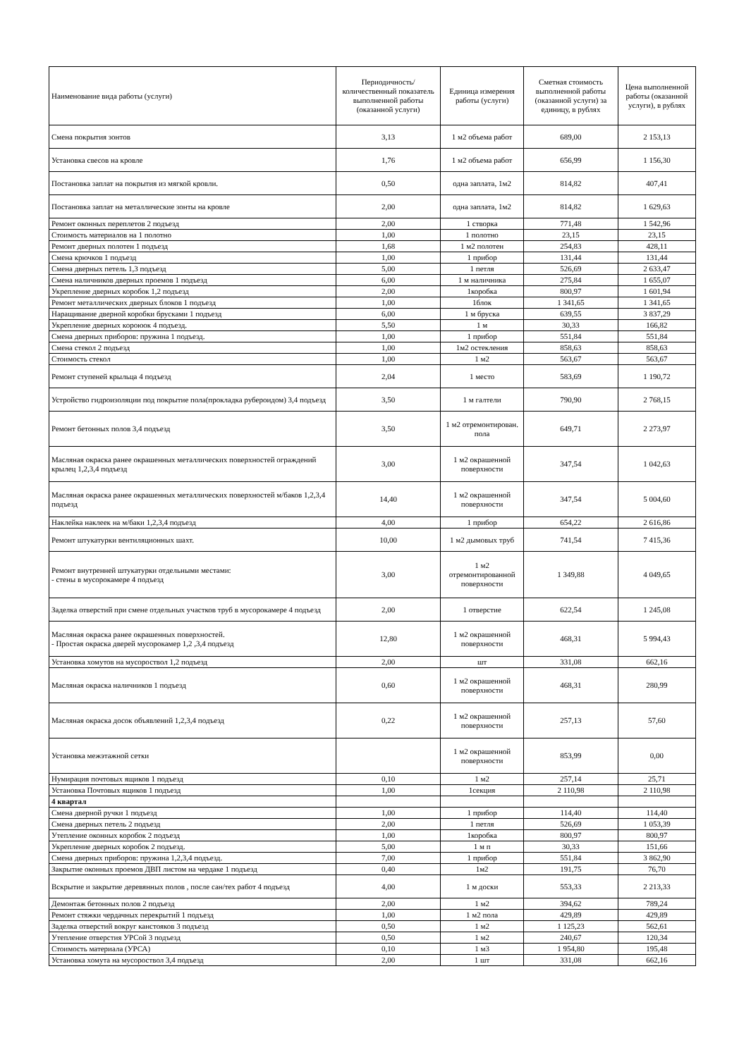| Наименование вида работы (услуги) | Периодичность/количественный показатель выполненной работы (оказанной услуги) | Единица измерения работы (услуги) | Сметная стоимость выполненной работы (оказанной услуги) за единицу, в рублях | Цена выполненной работы (оказанной услуги), в рублях |
| --- | --- | --- | --- | --- |
| Смена покрытия зонтов | 3,13 | 1 м2 объема работ | 689,00 | 2 153,13 |
| Установка свесов на кровле | 1,76 | 1 м2 объема работ | 656,99 | 1 156,30 |
| Постановка заплат на покрытия из мягкой кровли. | 0,50 | одна заплата, 1м2 | 814,82 | 407,41 |
| Постановка заплат на металлические зонты на кровле | 2,00 | одна заплата, 1м2 | 814,82 | 1 629,63 |
| Ремонт оконных переплетов 2 подъезд | 2,00 | 1 створка | 771,48 | 1 542,96 |
| Стоимость материалов на 1 полотно | 1,00 | 1 полотно | 23,15 | 23,15 |
| Ремонт дверных полотен 1 подъезд | 1,68 | 1 м2 полотен | 254,83 | 428,11 |
| Смена крючков 1 подъезд | 1,00 | 1 прибор | 131,44 | 131,44 |
| Смена дверных петель 1,3 подъезд | 5,00 | 1 петля | 526,69 | 2 633,47 |
| Смена наличников дверных проемов 1 подъезд | 6,00 | 1 м наличника | 275,84 | 1 655,07 |
| Укрепление дверных коробок 1,2 подъезд | 2,00 | 1коробка | 800,97 | 1 601,94 |
| Ремонт металлических дверных блоков 1 подъезд | 1,00 | 1блок | 1 341,65 | 1 341,65 |
| Наращивание дверной коробки брусками 1 подъезд | 6,00 | 1 м бруска | 639,55 | 3 837,29 |
| Укрепление дверных короюок 4 подъезд. | 5,50 | 1 м | 30,33 | 166,82 |
| Смена дверных приборов: пружина 1 подъезд. | 1,00 | 1 прибор | 551,84 | 551,84 |
| Смена стекол 2 подъезд | 1,00 | 1м2 остекления | 858,63 | 858,63 |
| Стоимость стекол | 1,00 | 1 м2 | 563,67 | 563,67 |
| Ремонт ступеней крыльца 4 подъезд | 2,04 | 1 место | 583,69 | 1 190,72 |
| Устройство гидроизоляции под покрытие пола(прокладка рубероидом) 3,4 подъезд | 3,50 | 1 м галтели | 790,90 | 2 768,15 |
| Ремонт бетонных полов 3,4 подъезд | 3,50 | 1 м2 отремонтирован. пола | 649,71 | 2 273,97 |
| Масляная окраска ранее окрашенных металлических поверхностей ограждений крылец 1,2,3,4 подъезд | 3,00 | 1 м2 окрашенной поверхности | 347,54 | 1 042,63 |
| Масляная окраска ранее окрашенных металлических поверхностей м/баков 1,2,3,4 подъезд | 14,40 | 1 м2 окрашенной поверхности | 347,54 | 5 004,60 |
| Наклейка наклеек на м/баки 1,2,3,4 подъезд | 4,00 | 1 прибор | 654,22 | 2 616,86 |
| Ремонт штукатурки вентиляционных шахт. | 10,00 | 1 м2 дымовых труб | 741,54 | 7 415,36 |
| Ремонт внутренней штукатурки отдельными местами: - стены в мусорокамере 4 подъезд | 3,00 | 1 м2 отремонтированной поверхности | 1 349,88 | 4 049,65 |
| Заделка отверстий при смене отдельных участков труб в мусорокамере 4 подъезд | 2,00 | 1 отверстие | 622,54 | 1 245,08 |
| Масляная окраска ранее окрашенных поверхностей. - Простая окраска дверей мусорокамер 1,2 ,3,4 подъезд | 12,80 | 1 м2 окрашенной поверхности | 468,31 | 5 994,43 |
| Установка хомутов на мусороствол 1,2 подъезд | 2,00 | шт | 331,08 | 662,16 |
| Масляная окраска наличников 1 подъезд | 0,60 | 1 м2 окрашенной поверхности | 468,31 | 280,99 |
| Масляная окраска досок объявлений 1,2,3,4 подъезд | 0,22 | 1 м2 окрашенной поверхности | 257,13 | 57,60 |
| Установка межэтажной сетки | | 1 м2 окрашенной поверхности | 853,99 | 0,00 |
| Нумирация почтовых ящиков 1 подъезд | 0,10 | 1 м2 | 257,14 | 25,71 |
| Установка Почтовых ящиков 1 подъезд | 1,00 | 1секция | 2 110,98 | 2 110,98 |
| 4 квартал | | | | |
| Смена дверной ручки 1 подъезд | 1,00 | 1 прибор | 114,40 | 114,40 |
| Смена дверных петель 2 подъезд | 2,00 | 1 петля | 526,69 | 1 053,39 |
| Утепление оконных коробок 2 подъезд | 1,00 | 1коробка | 800,97 | 800,97 |
| Укрепление дверных коробок 2 подъезд. | 5,00 | 1 м п | 30,33 | 151,66 |
| Смена дверных приборов: пружина 1,2,3,4 подъезд. | 7,00 | 1 прибор | 551,84 | 3 862,90 |
| Закрытие оконных проемов ДВП листом на чердаке 1 подъезд | 0,40 | 1м2 | 191,75 | 76,70 |
| Вскрытие и закрытие деревянных полов , после сан/тех работ 4 подъезд | 4,00 | 1 м доски | 553,33 | 2 213,33 |
| Демонтаж бетонных полов 2 подъезд | 2,00 | 1 м2 | 394,62 | 789,24 |
| Ремонт стяжки чердачных перекрытий 1 подъезд | 1,00 | 1 м2 пола | 429,89 | 429,89 |
| Заделка отверстий вокруг канстояков 3 подъезд | 0,50 | 1 м2 | 1 125,23 | 562,61 |
| Утепление отверстия УРСой 3 подъезд | 0,50 | 1 м2 | 240,67 | 120,34 |
| Стоимость материала (УРСА) | 0,10 | 1 м3 | 1 954,80 | 195,48 |
| Установка хомута на мусороствол 3,4 подъезд | 2,00 | 1 шт | 331,08 | 662,16 |